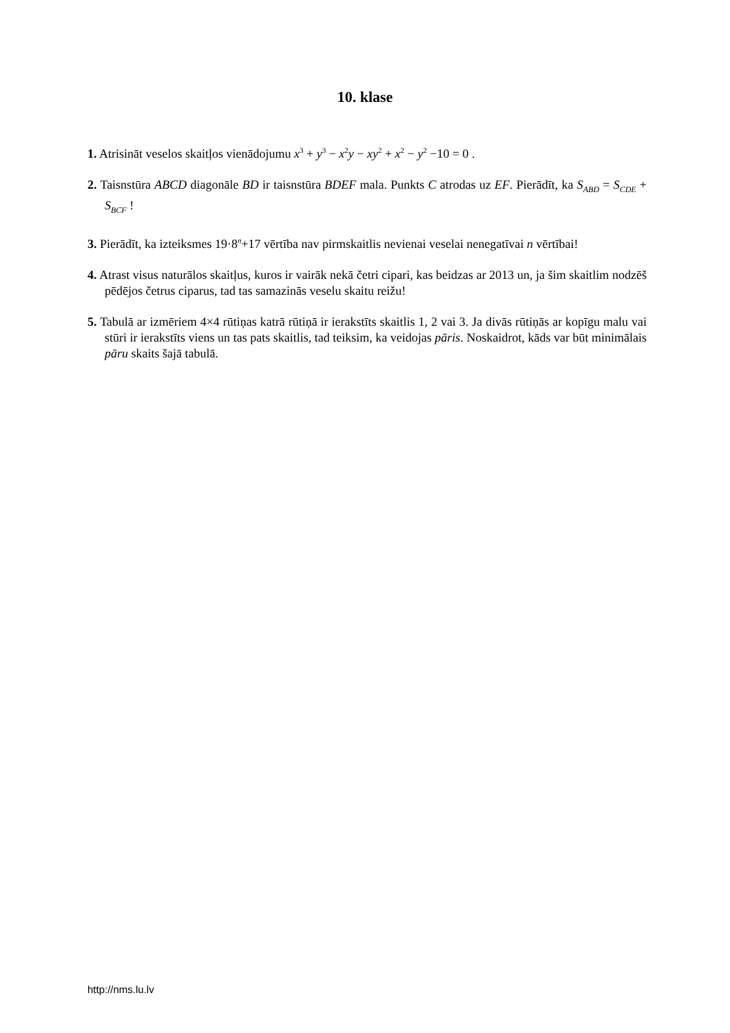10. klase
1. Atrisināt veselos skaitļos vienādojumu x<sup>3</sup> + y<sup>3</sup> − x<sup>2</sup>y − xy<sup>2</sup> + x<sup>2</sup> − y<sup>2</sup> −10 = 0 .
2. Taisnstūra ABCD diagonāle BD ir taisnstūra BDEF mala. Punkts C atrodas uz EF. Pierādīt, ka S<sub>ABD</sub> = S<sub>CDE</sub> + S<sub>BCF</sub> !
3. Pierādīt, ka izteiksmes 19·8<sup>n</sup>+17 vērtība nav pirmskaitlis nevienai veselai nenegatīvai n vērtībai!
4. Atrast visus naturālos skaitļus, kuros ir vairāk nekā četri cipari, kas beidzas ar 2013 un, ja šim skaitlim nodzēš pēdējos četrus ciparus, tad tas samazinās veselu skaitu reižu!
5. Tabulā ar izmēriem 4×4 rūtiņas katrā rūtiņā ir ierakstīts skaitlis 1, 2 vai 3. Ja divās rūtiņās ar kopīgu malu vai stūri ir ierakstīts viens un tas pats skaitlis, tad teiksim, ka veidojas pāris. Noskaidrot, kāds var būt minimālais pāru skaits šajā tabulā.
http://nms.lu.lv